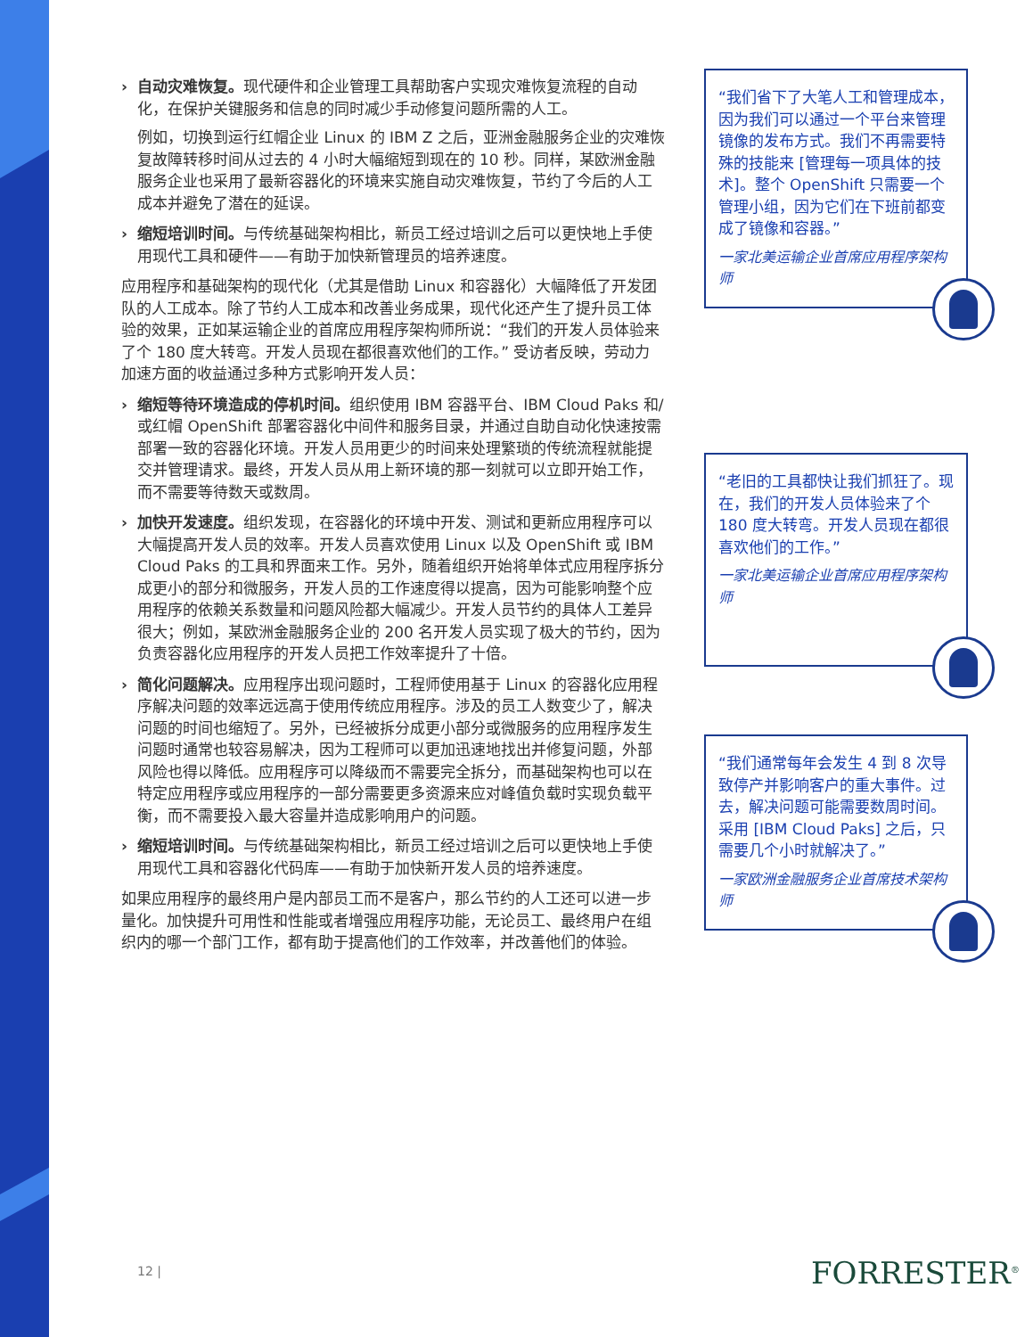自动灾难恢复。现代硬件和企业管理工具帮助客户实现灾难恢复流程的自动化，在保护关键服务和信息的同时减少手动修复问题所需的人工。
例如，切换到运行红帽企业 Linux 的 IBM Z 之后，亚洲金融服务企业的灾难恢复故障转移时间从过去的 4 小时大幅缩短到现在的 10 秒。同样，某欧洲金融服务企业也采用了最新容器化的环境来实施自动灾难恢复，节约了今后的人工成本并避免了潜在的延误。
缩短培训时间。与传统基础架构相比，新员工经过培训之后可以更快地上手使用现代工具和硬件——有助于加快新管理员的培养速度。
应用程序和基础架构的现代化（尤其是借助 Linux 和容器化）大幅降低了开发团队的人工成本。除了节约人工成本和改善业务成果，现代化还产生了提升员工体验的效果，正如某运输企业的首席应用程序架构师所说：“我们的开发人员体验来了个 180 度大转弯。开发人员现在都很喜欢他们的工作。” 受访者反映，劳动力加速方面的收益通过多种方式影响开发人员：
缩短等待环境造成的停机时间。组织使用 IBM 容器平台、IBM Cloud Paks 和/或红帽 OpenShift 部署容器化中间件和服务目录，并通过自助自动化快速按需部署一致的容器化环境。开发人员用更少的时间来处理繁琐的传统流程就能提交并管理请求。最终，开发人员从用上新环境的那一刻就可以立即开始工作，而不需要等待数天或数周。
加快开发速度。组织发现，在容器化的环境中开发、测试和更新应用程序可以大幅提高开发人员的效率。开发人员喜欢使用 Linux 以及 OpenShift 或 IBM Cloud Paks 的工具和界面来工作。另外，随着组织开始将单体式应用程序拆分成更小的部分和微服务，开发人员的工作速度得以提高，因为可能影响整个应用程序的依赖关系数量和问题风险都大幅减少。开发人员节约的具体人工差异很大；例如，某欧洲金融服务企业的 200 名开发人员实现了极大的节约，因为负责容器化应用程序的开发人员把工作效率提升了十倍。
简化问题解决。应用程序出现问题时，工程师使用基于 Linux 的容器化应用程序解决问题的效率远远高于使用传统应用程序。涉及的员工人数变少了，解决问题的时间也缩短了。另外，已经被拆分成更小部分或微服务的应用程序发生问题时通常也较容易解决，因为工程师可以更加迅速地找出并修复问题，外部风险也得以降低。应用程序可以降级而不需要完全拆分，而基础架构也可以在特定应用程序或应用程序的一部分需要更多资源来应对峰值负载时实现负载平衡，而不需要投入最大容量并造成影响用户的问题。
缩短培训时间。与传统基础架构相比，新员工经过培训之后可以更快地上手使用现代工具和容器化代码库——有助于加快新开发人员的培养速度。
如果应用程序的最终用户是内部员工而不是客户，那么节约的人工还可以进一步量化。加快提升可用性和性能或者增强应用程序功能，无论员工、最终用户在组织内的哪一个部门工作，都有助于提高他们的工作效率，并改善他们的体验。
“我们省下了大笔人工和管理成本，因为我们可以通过一个平台来管理镜像的发布方式。我们不再需要特殊的技能来 [管理每一项具体的技术]。整个 OpenShift 只需要一个管理小组，因为它们在下班前都变成了镜像和容器。”
一家北美运输企业首席应用程序架构师
“老旧的工具都快让我们抓狂了。现在，我们的开发人员体验来了个 180 度大转弯。开发人员现在都很喜欢他们的工作。”
一家北美运输企业首席应用程序架构师
“我们通常每年会发生 4 到 8 次导致停产并影响客户的重大事件。过去，解决问题可能需要数周时间。采用 [IBM Cloud Paks] 之后，只需要几个小时就解决了。”
一家欧洲金融服务企业首席技术架构师
12 | FORRESTER<sup>®</sup>